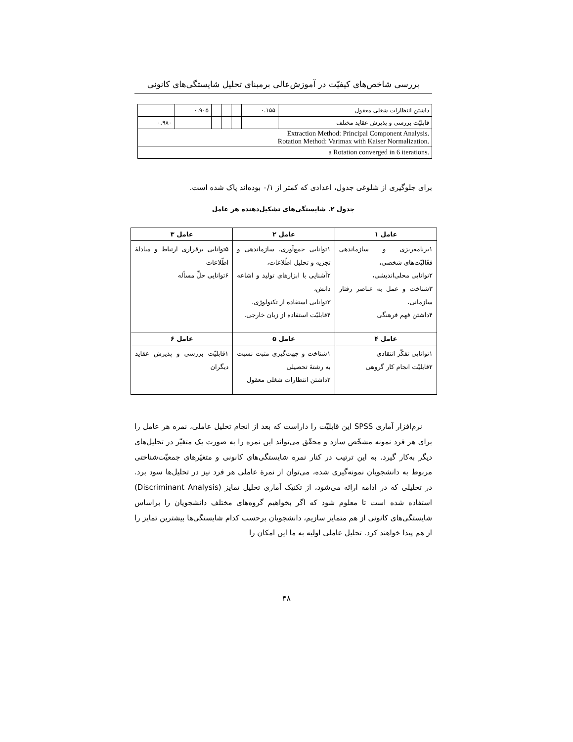بررسی شاخص‌های کیفیّت در آموزش‌عالی برمبنای تحلیل شایستگی‌های کانونی
| داشتن انتظارات شغلی معقول | ۰.۱۵۵ | | | | ۰.۹۰۵ | |
| قابلیّت بررسی و پذیرش عقاید مختلف | | | | | | ۰.۹۸۰ |
| Extraction Method: Principal Component Analysis. Rotation Method: Varimax with Kaiser Normalization. | | | | | | |
| a Rotation converged in 6 iterations. | | | | | | |
برای جلوگیری از شلوغی جدول، اعدادی که کمتر از ۰/۱ بوده‌اند پاک شده است.
جدول ۲. شایستگی‌های تشکیل‌دهنده هر عامل
| عامل ۱ | عامل ۲ | عامل ۳ |
| --- | --- | --- |
| ۱برنامه‌ریزی و سازماندهی فعّالیّت‌های شخصی، ۲توانایی محلی‌اندیشی، ۳شناخت و عمل به عناصر رفتار سازمانی، ۴داشتن فهم فرهنگی | ۱توانایی جمع‌آوری، سازماندهی و تجزیه و تحلیل اطّلاعات، ۲آشنایی با ابزارهای تولید و اشاعه دانش، ۳توانایی استفاده از تکنولوژی، ۴قابلیّت استفاده از زبان خارجی. | ۵توانایی برقراری ارتباط و مبادلهٔ اطّلاعات ۶توانایی حلِّ مسأله |
| عامل ۴ | عامل ۵ | عامل ۶ |
| ۱توانایی تفکّر انتقادی ۲قابلیّت انجام کار گروهی | ۱شناخت و جهت‌گیری مثبت نسبت به رشتهٔ تحصیلی ۲داشتن انتظارات شغلی معقول | ۱قابلیّت بررسی و پذیرش عقاید دیگران |
نرم‌افزار آماری SPSS این قابلیّت را داراست که بعد از انجام تحلیل عاملی، نمره هر عامل را برای هر فرد نمونه مشخّص سازد و محقّق می‌تواند این نمره را به صورت یک متغیّر در تحلیل‌های دیگر به‌کار گیرد. به این ترتیب در کنار نمره شایستگی‌های کانونی و متغیّرهای جمعیّت‌شناختی مربوط به دانشجویان نمونه‌گیری شده، می‌توان از نمرهٔ عاملی هر فرد نیز در تحلیل‌ها سود برد. در تحلیلی که در ادامه ارائه می‌شود، از تکنیک آماری تحلیل تمایز (Discriminant Analysis) استفاده شده است تا معلوم شود که اگر بخواهیم گروه‌های مختلف دانشجویان را براساس شایستگی‌های کانونی از هم متمایز سازیم، دانشجویان برحسب کدام شایستگی‌ها بیشترین تمایز را از هم پیدا خواهند کرد. تحلیل عاملی اولیه به ما این امکان را
۴۸